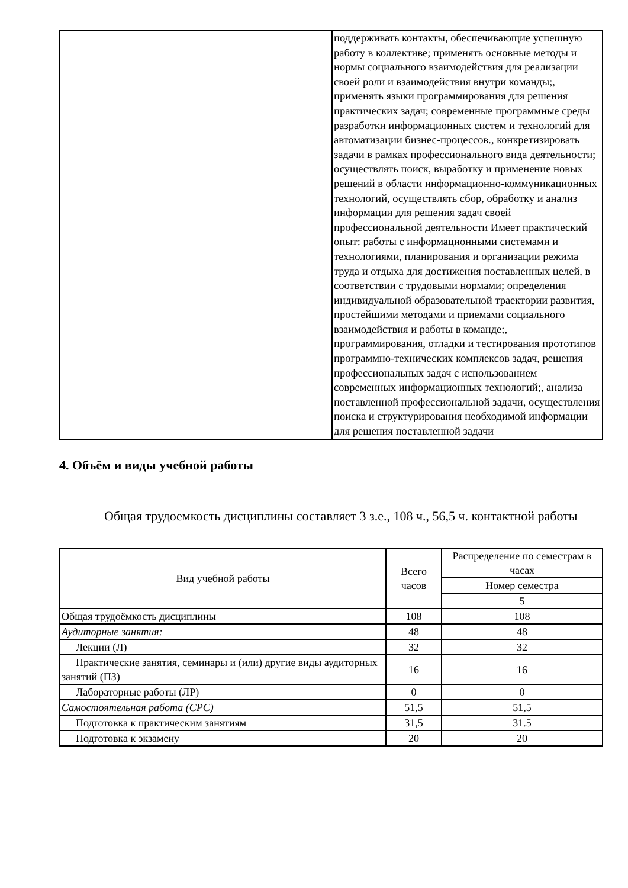| | поддерживать контакты, обеспечивающие успешную работу в коллективе; применять основные методы и нормы социального взаимодействия для реализации своей роли и взаимодействия внутри команды;, применять языки программирования для решения практических задач; современные программные среды разработки информационных систем и технологий для автоматизации бизнес-процессов., конкретизировать задачи в рамках профессионального вида деятельности; осуществлять поиск, выработку и применение новых решений в области информационно-коммуникационных технологий, осуществлять сбор, обработку и анализ информации для решения задач своей профессиональной деятельности Имеет практический опыт: работы с информационными системами и технологиями, планирования и организации режима труда и отдыха для достижения поставленных целей, в соответствии с трудовыми нормами; определения индивидуальной образовательной траектории развития, простейшими методами и приемами социального взаимодействия и работы в команде;, программирования, отладки и тестирования прототипов программно-технических комплексов задач, решения профессиональных задач с использованием современных информационных технологий;, анализа поставленной профессиональной задачи, осуществления поиска и структурирования необходимой информации для решения поставленной задачи |
4. Объём и виды учебной работы
Общая трудоемкость дисциплины составляет 3 з.е., 108 ч., 56,5 ч. контактной работы
| Вид учебной работы | Всего часов | Распределение по семестрам в часах |
| --- | --- | --- |
| | | Номер семестра |
| | | 5 |
| Общая трудоёмкость дисциплины | 108 | 108 |
| Аудиторные занятия: | 48 | 48 |
| Лекции (Л) | 32 | 32 |
| Практические занятия, семинары и (или) другие виды аудиторных занятий (ПЗ) | 16 | 16 |
| Лабораторные работы (ЛР) | 0 | 0 |
| Самостоятельная работа (СРС) | 51,5 | 51,5 |
| Подготовка к практическим занятиям | 31,5 | 31.5 |
| Подготовка к экзамену | 20 | 20 |